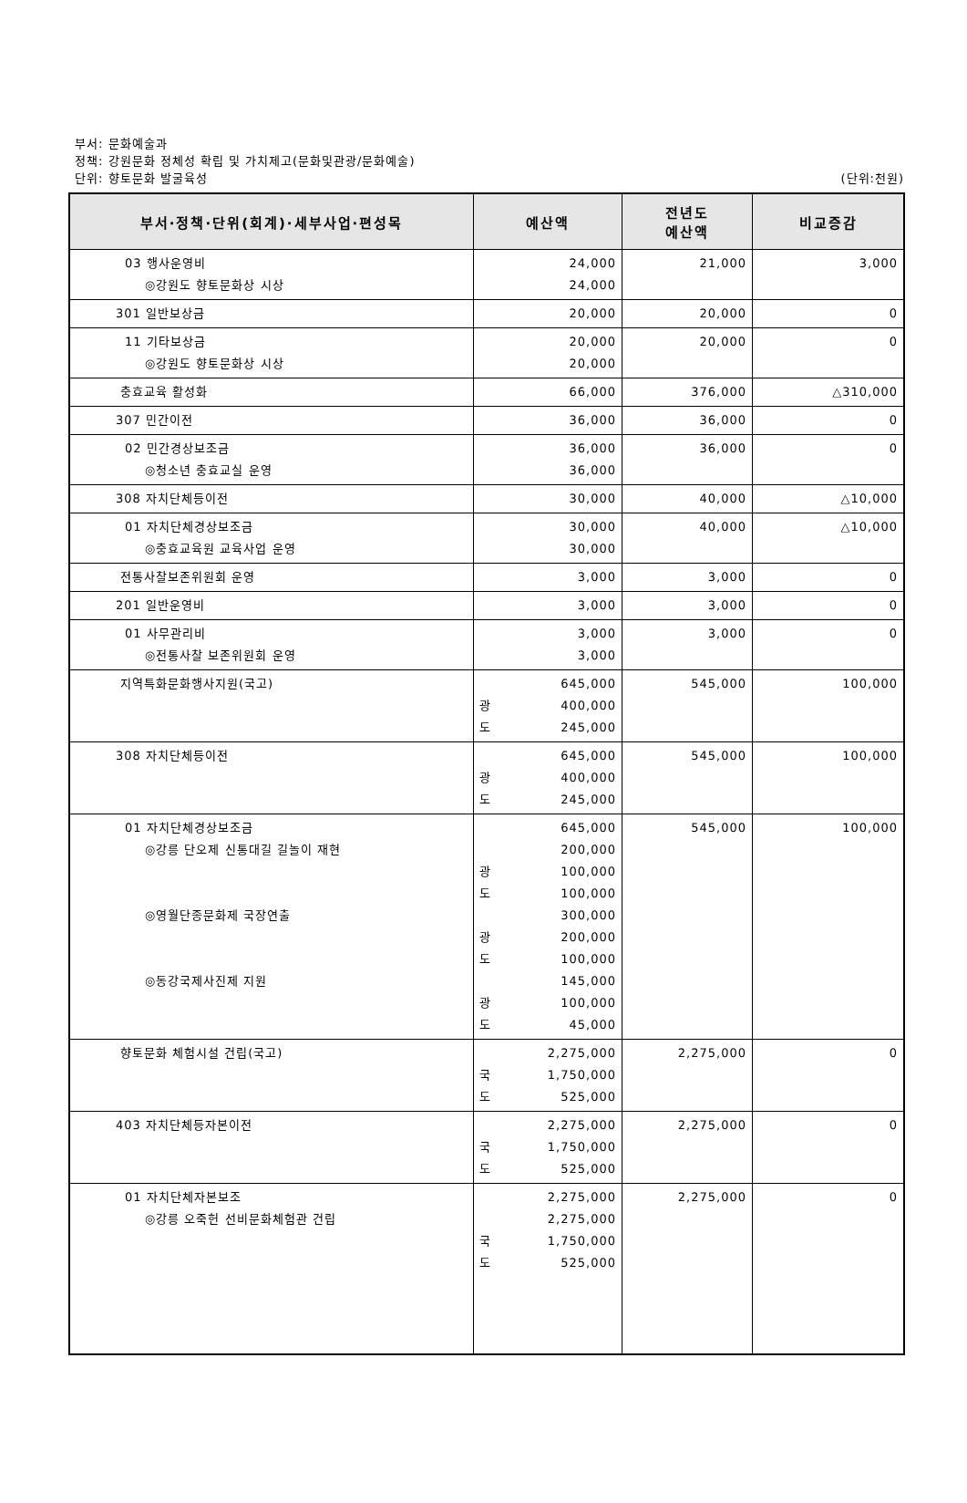부서: 문화예술과
정책: 강원문화 정체성 확립 및 가치제고(문화및관광/문화예술)
(단위:천원) 단위: 향토문화 발굴육성
| 부서·정책·단위(회계)·세부사업·편성목 | 예산액 | 전년도 예산액 | 비교증감 |
| --- | --- | --- | --- |
| 03 행사운영비 ◎강원도 향토문화상 시상 | 24,000 24,000 | 21,000 | 3,000 |
| 301 일반보상금 | 20,000 | 20,000 | 0 |
| 11 기타보상금 ◎강원도 향토문화상 시상 | 20,000 20,000 | 20,000 | 0 |
| 충효교육 활성화 | 66,000 | 376,000 | △310,000 |
| 307 민간이전 | 36,000 | 36,000 | 0 |
| 02 민간경상보조금 ◎청소년 충효교실 운영 | 36,000 36,000 | 36,000 | 0 |
| 308 자치단체등이전 | 30,000 | 40,000 | △10,000 |
| 01 자치단체경상보조금 ◎충효교육원 교육사업 운영 | 30,000 30,000 | 40,000 | △10,000 |
| 전통사찰보존위원회 운영 | 3,000 | 3,000 | 0 |
| 201 일반운영비 | 3,000 | 3,000 | 0 |
| 01 사무관리비 ◎전통사찰 보존위원회 운영 | 3,000 3,000 | 3,000 | 0 |
| 지역특화문화행사지원(국고) | 645,000 광 400,000 도 245,000 | 545,000 | 100,000 |
| 308 자치단체등이전 | 645,000 광 400,000 도 245,000 | 545,000 | 100,000 |
| 01 자치단체경상보조금 ◎강릉 단오제 신통대길 길놀이 재현 ◎영월단종문화제 국장연출 ◎동강국제사진제 지원 | 645,000 200,000 광 100,000 도 100,000 300,000 광 200,000 도 100,000 145,000 광 100,000 도 45,000 | 545,000 | 100,000 |
| 향토문화 체험시설 건립(국고) | 2,275,000 국 1,750,000 도 525,000 | 2,275,000 | 0 |
| 403 자치단체등자본이전 | 2,275,000 국 1,750,000 도 525,000 | 2,275,000 | 0 |
| 01 자치단체자본보조 ◎강릉 오죽헌 선비문화체험관 건립 | 2,275,000 2,275,000 국 1,750,000 도 525,000 | 2,275,000 | 0 |